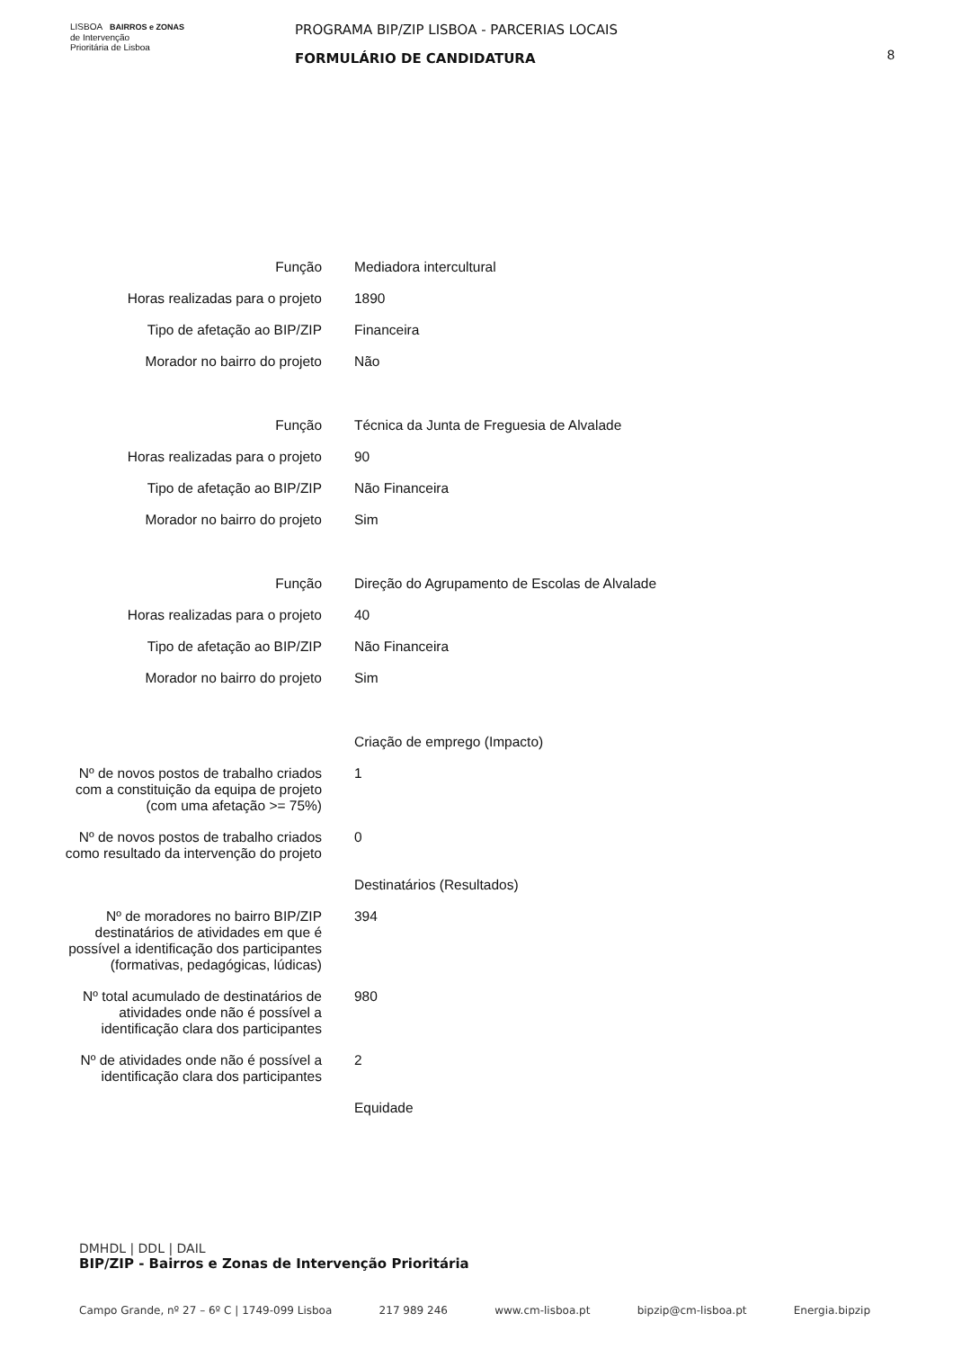LISBOA BAIRROS e ZONAS
de Intervenção
Prioritária de Lisboa
PROGRAMA BIP/ZIP LISBOA - PARCERIAS LOCAIS
FORMULÁRIO DE CANDIDATURA
8
| Função | Mediadora intercultural |
| Horas realizadas para o projeto | 1890 |
| Tipo de afetação ao BIP/ZIP | Financeira |
| Morador no bairro do projeto | Não |
| Função | Técnica da Junta de Freguesia de Alvalade |
| Horas realizadas para o projeto | 90 |
| Tipo de afetação ao BIP/ZIP | Não Financeira |
| Morador no bairro do projeto | Sim |
| Função | Direção do Agrupamento de Escolas de Alvalade |
| Horas realizadas para o projeto | 40 |
| Tipo de afetação ao BIP/ZIP | Não Financeira |
| Morador no bairro do projeto | Sim |
| | Criação de emprego (Impacto) |
| Nº de novos postos de trabalho criados com a constituição da equipa de projeto (com uma afetação >= 75%) | 1 |
| Nº de novos postos de trabalho criados como resultado da intervenção do projeto | 0 |
| | Destinatários (Resultados) |
| Nº de moradores no bairro BIP/ZIP destinatários de atividades em que é possível a identificação dos participantes (formativas, pedagógicas, lúdicas) | 394 |
| Nº total acumulado de destinatários de atividades onde não é possível a identificação clara dos participantes | 980 |
| Nº de atividades onde não é possível a identificação clara dos participantes | 2 |
| | Equidade |
DMHDL | DDL | DAIL
BIP/ZIP - Bairros e Zonas de Intervenção Prioritária
Campo Grande, nº 27 – 6º C | 1749-099 Lisboa 217 989 246 www.cm-lisboa.pt bipzip@cm-lisboa.pt Energia.bipzip